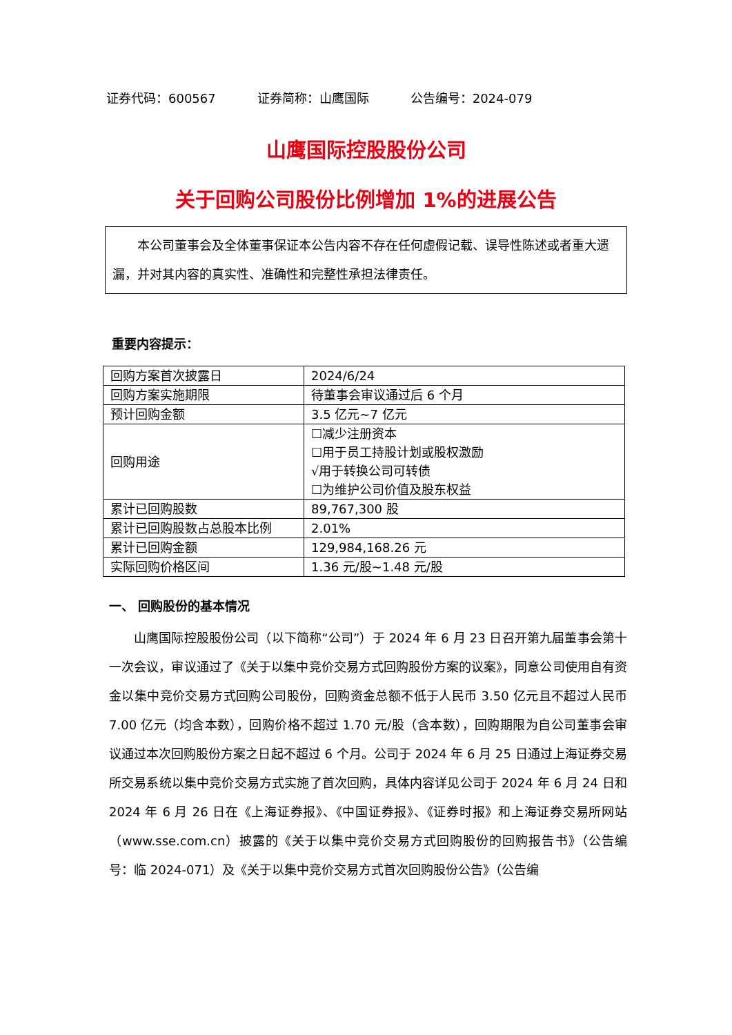证券代码：600567 证券简称：山鹰国际 公告编号：2024-079
山鹰国际控股股份公司
关于回购公司股份比例增加 1%的进展公告
本公司董事会及全体董事保证本公告内容不存在任何虚假记载、误导性陈述或者重大遗漏，并对其内容的真实性、准确性和完整性承担法律责任。
重要内容提示：
| 回购方案首次披露日 | 2024/6/24 |
| 回购方案实施期限 | 待董事会审议通过后 6 个月 |
| 预计回购金额 | 3.5 亿元~7 亿元 |
| 回购用途 | ☐减少注册资本 ☐用于员工持股计划或股权激励 √用于转换公司可转债 ☐为维护公司价值及股东权益 |
| 累计已回购股数 | 89,767,300 股 |
| 累计已回购股数占总股本比例 | 2.01% |
| 累计已回购金额 | 129,984,168.26 元 |
| 实际回购价格区间 | 1.36 元/股~1.48 元/股 |
一、 回购股份的基本情况
山鹰国际控股股份公司（以下简称“公司”）于 2024 年 6 月 23 日召开第九届董事会第十一次会议，审议通过了《关于以集中竞价交易方式回购股份方案的议案》，同意公司使用自有资金以集中竞价交易方式回购公司股份，回购资金总额不低于人民币 3.50 亿元且不超过人民币 7.00 亿元（均含本数），回购价格不超过 1.70 元/股（含本数），回购期限为自公司董事会审议通过本次回购股份方案之日起不超过 6 个月。公司于 2024 年 6 月 25 日通过上海证券交易所交易系统以集中竞价交易方式实施了首次回购，具体内容详见公司于 2024 年 6 月 24 日和 2024 年 6 月 26 日在《上海证券报》、《中国证券报》、《证券时报》和上海证券交易所网站（www.sse.com.cn）披露的《关于以集中竞价交易方式回购股份的回购报告书》（公告编号：临 2024-071）及《关于以集中竞价交易方式首次回购股份公告》（公告编